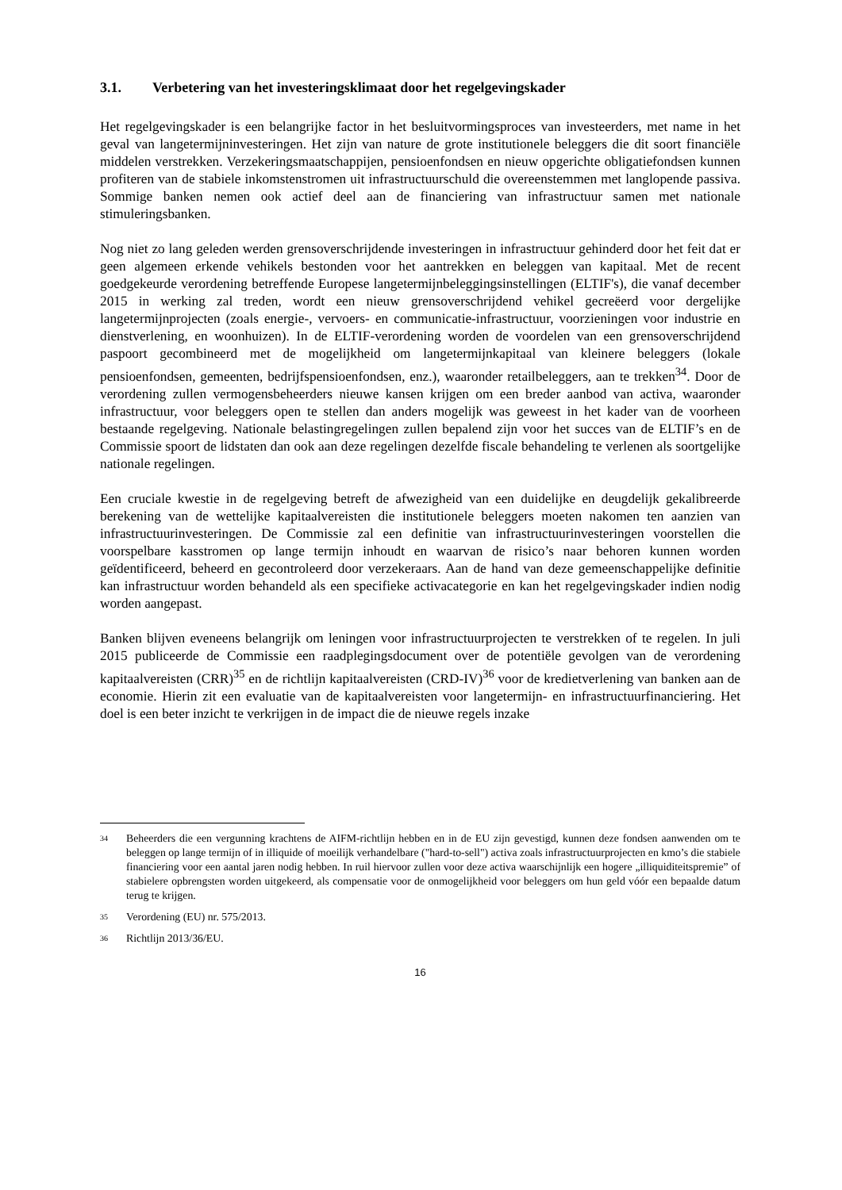3.1. Verbetering van het investeringsklimaat door het regelgevingskader
Het regelgevingskader is een belangrijke factor in het besluitvormingsproces van investeerders, met name in het geval van langetermijninvesteringen. Het zijn van nature de grote institutionele beleggers die dit soort financiële middelen verstrekken. Verzekeringsmaatschappijen, pensioenfondsen en nieuw opgerichte obligatiefondsen kunnen profiteren van de stabiele inkomstenstromen uit infrastructuurschuld die overeenstemmen met langlopende passiva. Sommige banken nemen ook actief deel aan de financiering van infrastructuur samen met nationale stimuleringsbanken.
Nog niet zo lang geleden werden grensoverschrijdende investeringen in infrastructuur gehinderd door het feit dat er geen algemeen erkende vehikels bestonden voor het aantrekken en beleggen van kapitaal. Met de recent goedgekeurde verordening betreffende Europese langetermijnbeleggingsinstellingen (ELTIF's), die vanaf december 2015 in werking zal treden, wordt een nieuw grensoverschrijdend vehikel gecreëerd voor dergelijke langetermijnprojecten (zoals energie-, vervoers- en communicatie-infrastructuur, voorzieningen voor industrie en dienstverlening, en woonhuizen). In de ELTIF-verordening worden de voordelen van een grensoverschrijdend paspoort gecombineerd met de mogelijkheid om langetermijnkapitaal van kleinere beleggers (lokale pensioenfondsen, gemeenten, bedrijfspensioenfondsen, enz.), waaronder retailbeleggers, aan te trekken<sup>34</sup>. Door de verordening zullen vermogensbeheerders nieuwe kansen krijgen om een breder aanbod van activa, waaronder infrastructuur, voor beleggers open te stellen dan anders mogelijk was geweest in het kader van de voorheen bestaande regelgeving. Nationale belastingregelingen zullen bepalend zijn voor het succes van de ELTIF’s en de Commissie spoort de lidstaten dan ook aan deze regelingen dezelfde fiscale behandeling te verlenen als soortgelijke nationale regelingen.
Een cruciale kwestie in de regelgeving betreft de afwezigheid van een duidelijke en deugdelijk gekalibreerde berekening van de wettelijke kapitaalvereisten die institutionele beleggers moeten nakomen ten aanzien van infrastructuurinvesteringen. De Commissie zal een definitie van infrastructuurinvesteringen voorstellen die voorspelbare kasstromen op lange termijn inhoudt en waarvan de risico’s naar behoren kunnen worden geïdentificeerd, beheerd en gecontroleerd door verzekeraars. Aan de hand van deze gemeenschappelijke definitie kan infrastructuur worden behandeld als een specifieke activacategorie en kan het regelgevingskader indien nodig worden aangepast.
Banken blijven eveneens belangrijk om leningen voor infrastructuurprojecten te verstrekken of te regelen. In juli 2015 publiceerde de Commissie een raadplegingsdocument over de potentiële gevolgen van de verordening kapitaalvereisten (CRR)<sup>35</sup> en de richtlijn kapitaalvereisten (CRD-IV)<sup>36</sup> voor de kredietverlening van banken aan de economie. Hierin zit een evaluatie van de kapitaalvereisten voor langetermijn- en infrastructuurfinanciering. Het doel is een beter inzicht te verkrijgen in de impact die de nieuwe regels inzake
34 Beheerders die een vergunning krachtens de AIFM-richtlijn hebben en in de EU zijn gevestigd, kunnen deze fondsen aanwenden om te beleggen op lange termijn of in illiquide of moeilijk verhandelbare ("hard-to-sell") activa zoals infrastructuurprojecten en kmo’s die stabiele financiering voor een aantal jaren nodig hebben. In ruil hiervoor zullen voor deze activa waarschijnlijk een hogere „illiquiditeitspremie” of stabielere opbrengsten worden uitgekeerd, als compensatie voor de onmogelijkheid voor beleggers om hun geld vóór een bepaalde datum terug te krijgen.
35 Verordening (EU) nr. 575/2013.
36 Richtlijn 2013/36/EU.
16